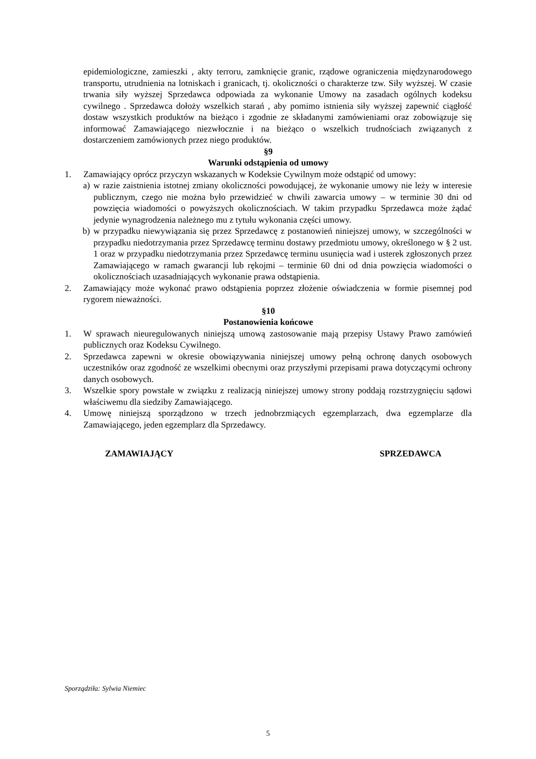epidemiologiczne, zamieszki , akty terroru, zamknięcie granic, rządowe ograniczenia międzynarodowego transportu, utrudnienia na lotniskach i granicach, tj. okoliczności o charakterze tzw. Siły wyższej. W czasie trwania siły wyższej Sprzedawca odpowiada za wykonanie Umowy na zasadach ogólnych kodeksu cywilnego . Sprzedawca dołoży wszelkich starań , aby pomimo istnienia siły wyższej zapewnić ciągłość dostaw wszystkich produktów na bieżąco i zgodnie ze składanymi zamówieniami oraz zobowiązuje się informować Zamawiającego niezwłocznie i na bieżąco o wszelkich trudnościach związanych z dostarczeniem zamówionych przez niego produktów.
§9
Warunki odstąpienia od umowy
1. Zamawiający oprócz przyczyn wskazanych w Kodeksie Cywilnym może odstąpić od umowy:
a) w razie zaistnienia istotnej zmiany okoliczności powodującej, że wykonanie umowy nie leży w interesie publicznym, czego nie można było przewidzieć w chwili zawarcia umowy – w terminie 30 dni od powzięcia wiadomości o powyższych okolicznościach. W takim przypadku Sprzedawca może żądać jedynie wynagrodzenia należnego mu z tytułu wykonania części umowy.
b) w przypadku niewywiązania się przez Sprzedawcę z postanowień niniejszej umowy, w szczególności w przypadku niedotrzymania przez Sprzedawcę terminu dostawy przedmiotu umowy, określonego w § 2 ust. 1 oraz w przypadku niedotrzymania przez Sprzedawcę terminu usunięcia wad i usterek zgłoszonych przez Zamawiającego w ramach gwarancji lub rękojmi – terminie 60 dni od dnia powzięcia wiadomości o okolicznościach uzasadniających wykonanie prawa odstąpienia.
2. Zamawiający może wykonać prawo odstąpienia poprzez złożenie oświadczenia w formie pisemnej pod rygorem nieważności.
§10
Postanowienia końcowe
1. W sprawach nieuregulowanych niniejszą umową zastosowanie mają przepisy Ustawy Prawo zamówień publicznych oraz Kodeksu Cywilnego.
2. Sprzedawca zapewni w okresie obowiązywania niniejszej umowy pełną ochronę danych osobowych uczestników oraz zgodność ze wszelkimi obecnymi oraz przyszłymi przepisami prawa dotyczącymi ochrony danych osobowych.
3. Wszelkie spory powstałe w związku z realizacją niniejszej umowy strony poddają rozstrzygnięciu sądowi właściwemu dla siedziby Zamawiającego.
4. Umowę niniejszą sporządzono w trzech jednobrzmiących egzemplarzach, dwa egzemplarze dla Zamawiającego, jeden egzemplarz dla Sprzedawcy.
ZAMAWIAJĄCY SPRZEDAWCA
Sporządziła: Sylwia Niemiec
5